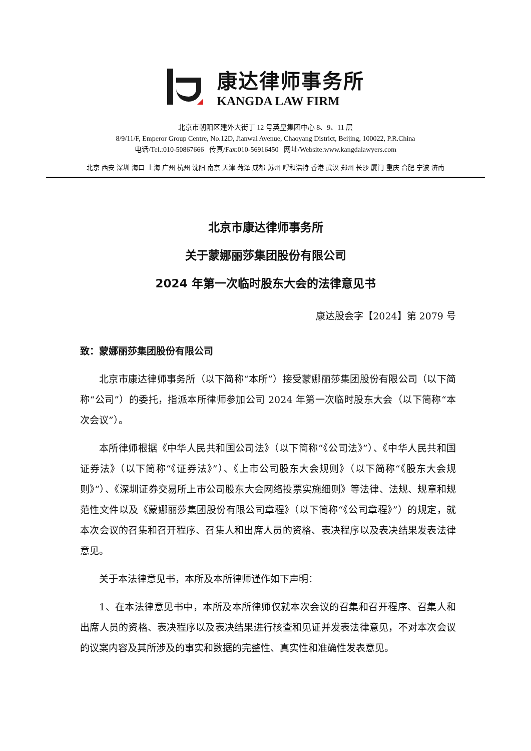康达律师事务所
KANGDA LAW FIRM
北京市朝阳区建外大街丁 12 号英皇集团中心 8、9、11 层
8/9/11/F, Emperor Group Centre, No.12D, Jianwai Avenue, Chaoyang District, Beijing, 100022, P.R.China
电话/Tel.:010-50867666 传真/Fax:010-56916450 网址/Website:www.kangdalawyers.com
北京 西安 深圳 海口 上海 广州 杭州 沈阳 南京 天津 菏泽 成都 苏州 呼和浩特 香港 武汉 郑州 长沙 厦门 重庆 合肥 宁波 济南
北京市康达律师事务所
关于蒙娜丽莎集团股份有限公司
2024 年第一次临时股东大会的法律意见书
康达股会字【2024】第 2079 号
致：蒙娜丽莎集团股份有限公司
北京市康达律师事务所（以下简称“本所”）接受蒙娜丽莎集团股份有限公司（以下简称“公司”）的委托，指派本所律师参加公司 2024 年第一次临时股东大会（以下简称“本次会议”）。
本所律师根据《中华人民共和国公司法》（以下简称“《公司法》”）、《中华人民共和国证券法》（以下简称“《证券法》”）、《上市公司股东大会规则》（以下简称“《股东大会规则》”）、《深圳证券交易所上市公司股东大会网络投票实施细则》等法律、法规、规章和规范性文件以及《蒙娜丽莎集团股份有限公司章程》（以下简称“《公司章程》”）的规定，就本次会议的召集和召开程序、召集人和出席人员的资格、表决程序以及表决结果发表法律意见。
关于本法律意见书，本所及本所律师谨作如下声明：
1、在本法律意见书中，本所及本所律师仅就本次会议的召集和召开程序、召集人和出席人员的资格、表决程序以及表决结果进行核查和见证并发表法律意见，不对本次会议的议案内容及其所涉及的事实和数据的完整性、真实性和准确性发表意见。